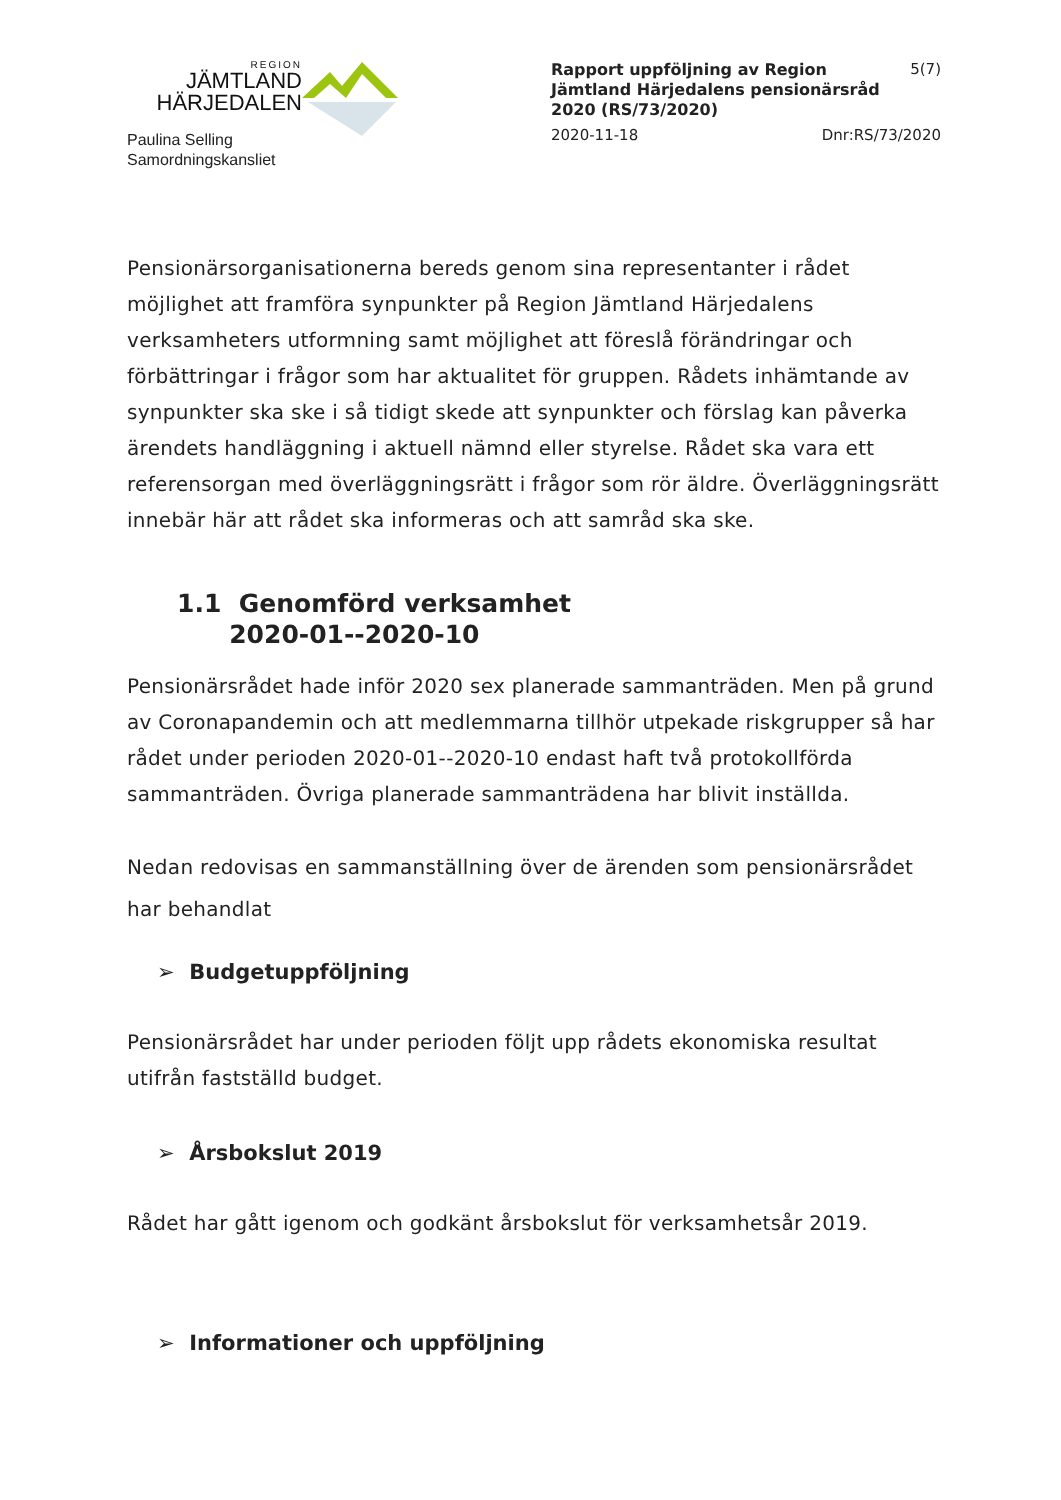REGION
JÄMTLAND
HÄRJEDALEN
Paulina Selling
Samordningskansliet
Rapport uppföljning av Region Jämtland Härjedalens pensionärsråd 2020 (RS/73/2020) 5(7)
2020-11-18 Dnr:RS/73/2020
Pensionärsorganisationerna bereds genom sina representanter i rådet möjlighet att framföra synpunkter på Region Jämtland Härjedalens verksamheters utformning samt möjlighet att föreslå förändringar och förbättringar i frågor som har aktualitet för gruppen. Rådets inhämtande av synpunkter ska ske i så tidigt skede att synpunkter och förslag kan påverka ärendets handläggning i aktuell nämnd eller styrelse. Rådet ska vara ett referensorgan med överläggningsrätt i frågor som rör äldre. Överläggningsrätt innebär här att rådet ska informeras och att samråd ska ske.
1.1 Genomförd verksamhet
2020-01--2020-10
Pensionärsrådet hade inför 2020 sex planerade sammanträden. Men på grund av Coronapandemin och att medlemmarna tillhör utpekade riskgrupper så har rådet under perioden 2020-01--2020-10 endast haft två protokollförda sammanträden. Övriga planerade sammanträdena har blivit inställda.
Nedan redovisas en sammanställning över de ärenden som pensionärsrådet har behandlat
➢ Budgetuppföljning
Pensionärsrådet har under perioden följt upp rådets ekonomiska resultat utifrån fastställd budget.
➢ Årsbokslut 2019
Rådet har gått igenom och godkänt årsbokslut för verksamhetsår 2019.
➢ Informationer och uppföljning